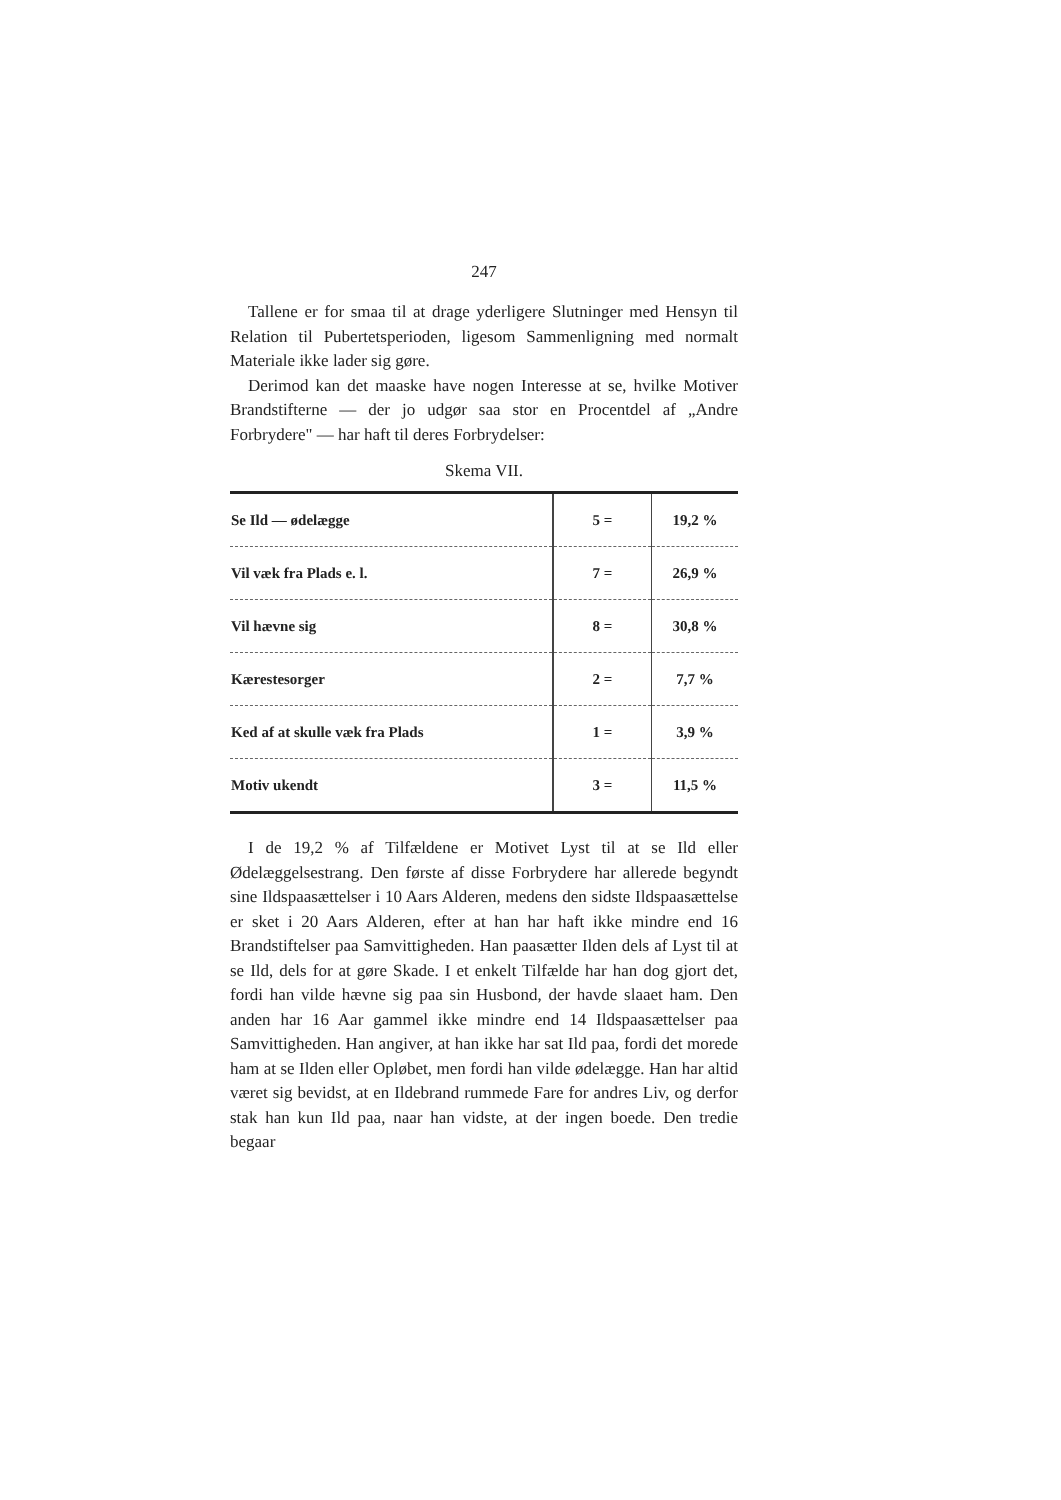247
Tallene er for smaa til at drage yderligere Slutninger med Hensyn til Relation til Pubertetsperioden, ligesom Sammenligning med normalt Materiale ikke lader sig gøre.
Derimod kan det maaske have nogen Interesse at se, hvilke Motiver Brandstifterne — der jo udgør saa stor en Procentdel af „Andre Forbrydere" — har haft til deres Forbrydelser:
Skema VII.
| Se Ild — ødelægge | 5 = | 19,2 % |
| Vil væk fra Plads e. l. | 7 = | 26,9 % |
| Vil hævne sig | 8 = | 30,8 % |
| Kærestesorger | 2 = | 7,7 % |
| Ked af at skulle væk fra Plads | 1 = | 3,9 % |
| Motiv ukendt | 3 = | 11,5 % |
I de 19,2 % af Tilfældene er Motivet Lyst til at se Ild eller Ødelæggelsestrang. Den første af disse Forbrydere har allerede begyndt sine Ildspaasættelser i 10 Aars Alderen, medens den sidste Ildspaasættelse er sket i 20 Aars Alderen, efter at han har haft ikke mindre end 16 Brandstiftelser paa Samvittigheden. Han paasætter Ilden dels af Lyst til at se Ild, dels for at gøre Skade. I et enkelt Tilfælde har han dog gjort det, fordi han vilde hævne sig paa sin Husbond, der havde slaaet ham. Den anden har 16 Aar gammel ikke mindre end 14 Ildspaasættelser paa Samvittigheden. Han angiver, at han ikke har sat Ild paa, fordi det morede ham at se Ilden eller Opløbet, men fordi han vilde ødelægge. Han har altid været sig bevidst, at en Ildebrand rummede Fare for andres Liv, og derfor stak han kun Ild paa, naar han vidste, at der ingen boede. Den tredie begaar